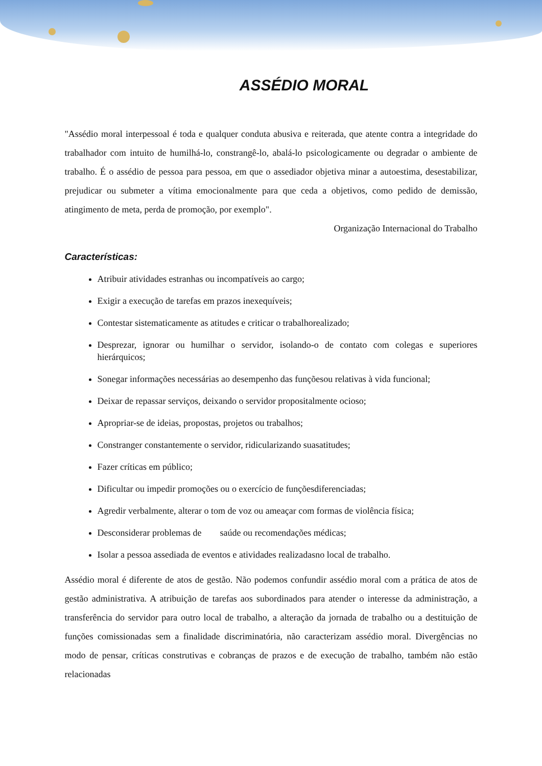ASSÉDIO MORAL
"Assédio moral interpessoal é toda e qualquer conduta abusiva e reiterada, que atente contra a integridade do trabalhador com intuito de humilhá-lo, constrangê-lo, abalá-lo psicologicamente ou degradar o ambiente de trabalho. É o assédio de pessoa para pessoa, em que o assediador objetiva minar a autoestima, desestabilizar, prejudicar ou submeter a vítima emocionalmente para que ceda a objetivos, como pedido de demissão, atingimento de meta, perda de promoção, por exemplo".
Organização Internacional do Trabalho
Características:
Atribuir atividades estranhas ou incompatíveis ao cargo;
Exigir a execução de tarefas em prazos inexequíveis;
Contestar sistematicamente as atitudes e criticar o trabalhorealizado;
Desprezar, ignorar ou humilhar o servidor, isolando-o de contato com colegas e superiores hierárquicos;
Sonegar informações necessárias ao desempenho das funçõesou relativas à vida funcional;
Deixar de repassar serviços, deixando o servidor propositalmente ocioso;
Apropriar-se de ideias, propostas, projetos ou trabalhos;
Constranger constantemente o servidor, ridicularizando suasatitudes;
Fazer críticas em público;
Dificultar ou impedir promoções ou o exercício de funçõesdiferenciadas;
Agredir verbalmente, alterar o tom de voz ou ameaçar com formas de violência física;
Desconsiderar problemas de saúde ou recomendações médicas;
Isolar a pessoa assediada de eventos e atividades realizadasno local de trabalho.
Assédio moral é diferente de atos de gestão. Não podemos confundir assédio moral com a prática de atos de gestão administrativa. A atribuição de tarefas aos subordinados para atender o interesse da administração, a transferência do servidor para outro local de trabalho, a alteração da jornada de trabalho ou a destituição de funções comissionadas sem a finalidade discriminatória, não caracterizam assédio moral. Divergências no modo de pensar, críticas construtivas e cobranças de prazos e de execução de trabalho, também não estão relacionadas